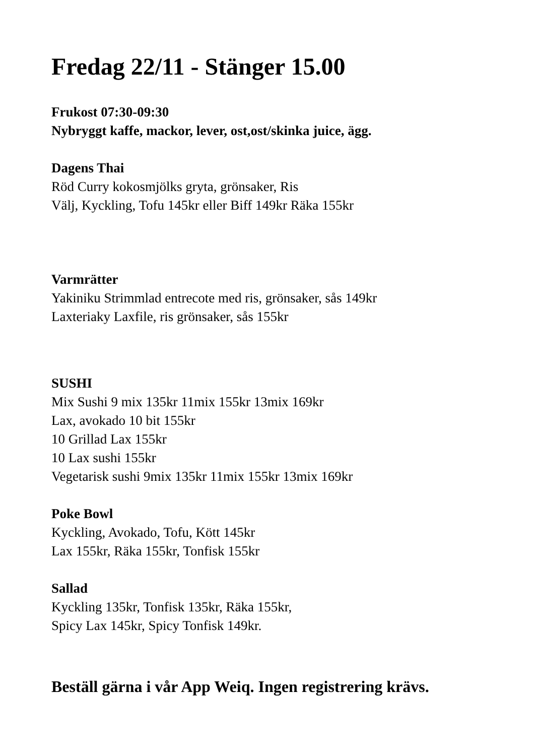Fredag 22/11 - Stänger 15.00
Frukost 07:30-09:30
Nybryggt kaffe, mackor, lever, ost,ost/skinka juice, ägg.
Dagens Thai
Röd Curry kokosmjölks gryta, grönsaker, Ris
Välj, Kyckling, Tofu 145kr eller Biff 149kr Räka 155kr
Varmrätter
Yakiniku Strimmlad entrecote med ris, grönsaker, sås 149kr
Laxteriaky Laxfile, ris grönsaker, sås 155kr
SUSHI
Mix Sushi 9 mix 135kr 11mix 155kr 13mix 169kr
Lax, avokado 10 bit 155kr
10 Grillad Lax 155kr
10 Lax sushi 155kr
Vegetarisk sushi 9mix 135kr 11mix 155kr 13mix 169kr
Poke Bowl
Kyckling, Avokado, Tofu, Kött 145kr
Lax 155kr, Räka 155kr, Tonfisk 155kr
Sallad
Kyckling 135kr, Tonfisk 135kr, Räka 155kr,
Spicy Lax 145kr, Spicy Tonfisk 149kr.
Beställ gärna i vår App Weiq. Ingen registrering krävs.